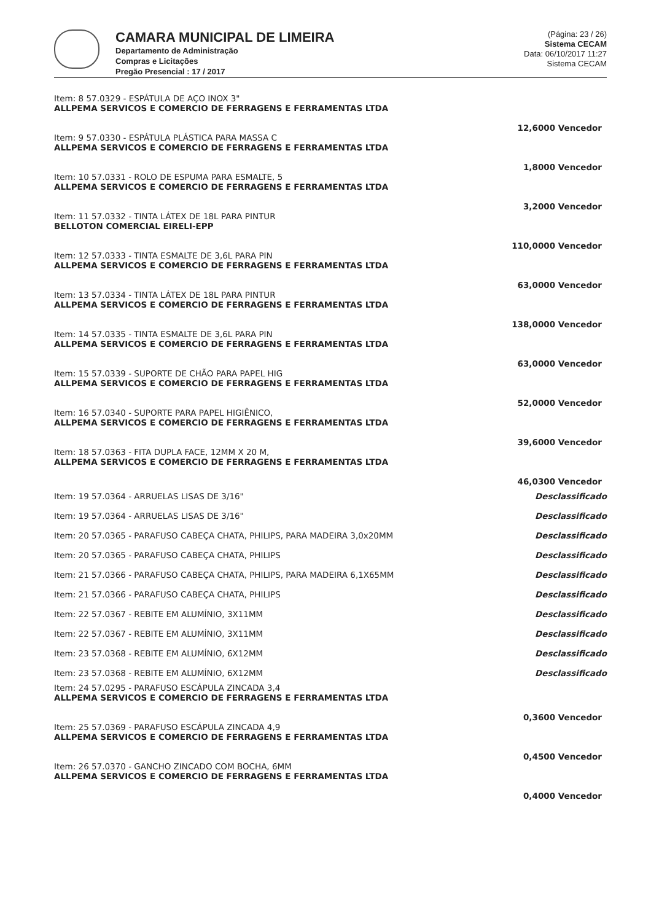CAMARA MUNICIPAL DE LIMEIRA
Departamento de Administração
Compras e Licitações
Pregão Presencial : 17 / 2017
(Página: 23 / 26)
Sistema CECAM
Data: 06/10/2017 11:27
Sistema CECAM
| Item: 8 57.0329 - ESPÁTULA DE AÇO INOX 3" ALLPEMA SERVICOS E COMERCIO DE FERRAGENS E FERRAMENTAS LTDA | |
| | 12,6000 Vencedor |
| Item: 9 57.0330 - ESPÁTULA PLÁSTICA PARA MASSA C ALLPEMA SERVICOS E COMERCIO DE FERRAGENS E FERRAMENTAS LTDA | |
| | 1,8000 Vencedor |
| Item: 10 57.0331 - ROLO DE ESPUMA PARA ESMALTE, 5 ALLPEMA SERVICOS E COMERCIO DE FERRAGENS E FERRAMENTAS LTDA | |
| | 3,2000 Vencedor |
| Item: 11 57.0332 - TINTA LÁTEX DE 18L PARA PINTUR BELLOTON COMERCIAL EIRELI-EPP | |
| | 110,0000 Vencedor |
| Item: 12 57.0333 - TINTA ESMALTE DE 3,6L PARA PIN ALLPEMA SERVICOS E COMERCIO DE FERRAGENS E FERRAMENTAS LTDA | |
| | 63,0000 Vencedor |
| Item: 13 57.0334 - TINTA LÁTEX DE 18L PARA PINTUR ALLPEMA SERVICOS E COMERCIO DE FERRAGENS E FERRAMENTAS LTDA | |
| | 138,0000 Vencedor |
| Item: 14 57.0335 - TINTA ESMALTE DE 3,6L PARA PIN ALLPEMA SERVICOS E COMERCIO DE FERRAGENS E FERRAMENTAS LTDA | |
| | 63,0000 Vencedor |
| Item: 15 57.0339 - SUPORTE DE CHÃO PARA PAPEL HIG ALLPEMA SERVICOS E COMERCIO DE FERRAGENS E FERRAMENTAS LTDA | |
| | 52,0000 Vencedor |
| Item: 16 57.0340 - SUPORTE PARA PAPEL HIGIÊNICO, ALLPEMA SERVICOS E COMERCIO DE FERRAGENS E FERRAMENTAS LTDA | |
| | 39,6000 Vencedor |
| Item: 18 57.0363 - FITA DUPLA FACE, 12MM X 20 M, ALLPEMA SERVICOS E COMERCIO DE FERRAGENS E FERRAMENTAS LTDA | |
| | 46,0300 Vencedor |
| Item: 19 57.0364 - ARRUELAS LISAS DE 3/16" | Desclassificado |
| Item: 19 57.0364 - ARRUELAS LISAS DE 3/16" | Desclassificado |
| Item: 20 57.0365 - PARAFUSO CABEÇA CHATA, PHILIPS, PARA MADEIRA 3,0x20MM | Desclassificado |
| Item: 20 57.0365 - PARAFUSO CABEÇA CHATA, PHILIPS | Desclassificado |
| Item: 21 57.0366 - PARAFUSO CABEÇA CHATA, PHILIPS, PARA MADEIRA 6,1X65MM | Desclassificado |
| Item: 21 57.0366 - PARAFUSO CABEÇA CHATA, PHILIPS | Desclassificado |
| Item: 22 57.0367 - REBITE EM ALUMÍNIO, 3X11MM | Desclassificado |
| Item: 22 57.0367 - REBITE EM ALUMÍNIO, 3X11MM | Desclassificado |
| Item: 23 57.0368 - REBITE EM ALUMÍNIO, 6X12MM | Desclassificado |
| Item: 23 57.0368 - REBITE EM ALUMÍNIO, 6X12MM | Desclassificado |
| Item: 24 57.0295 - PARAFUSO ESCÁPULA ZINCADA 3,4 ALLPEMA SERVICOS E COMERCIO DE FERRAGENS E FERRAMENTAS LTDA | |
| | 0,3600 Vencedor |
| Item: 25 57.0369 - PARAFUSO ESCÁPULA ZINCADA 4,9 ALLPEMA SERVICOS E COMERCIO DE FERRAGENS E FERRAMENTAS LTDA | |
| | 0,4500 Vencedor |
| Item: 26 57.0370 - GANCHO ZINCADO COM BOCHA, 6MM ALLPEMA SERVICOS E COMERCIO DE FERRAGENS E FERRAMENTAS LTDA | |
| | 0,4000 Vencedor |